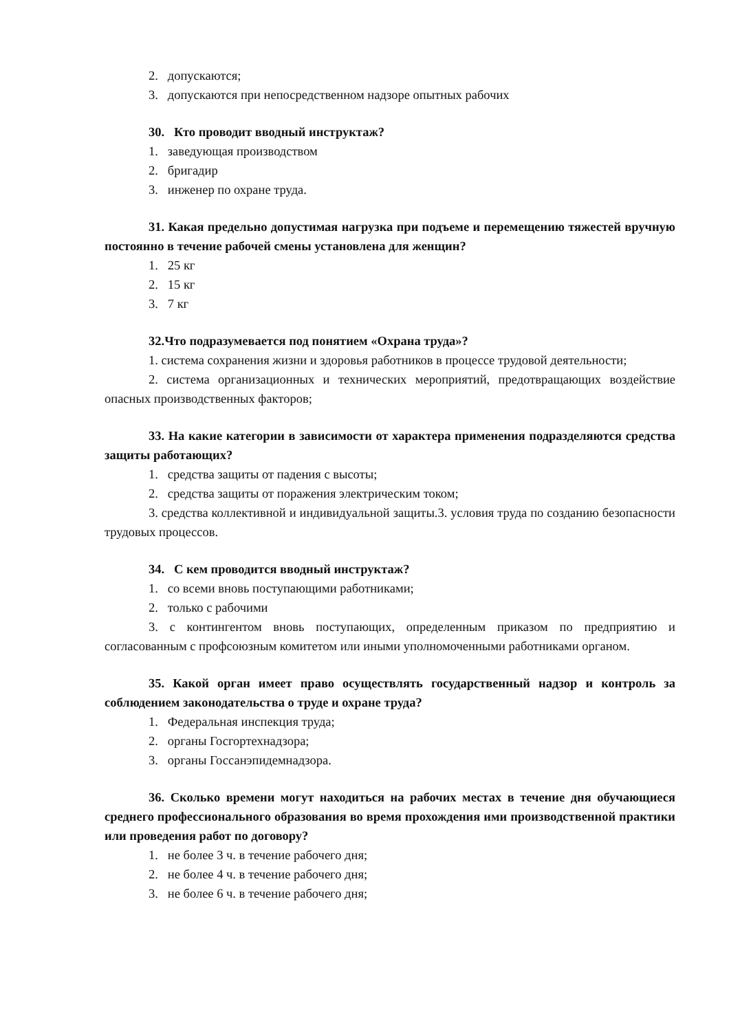2. допускаются;
3. допускаются при непосредственном надзоре опытных рабочих
30. Кто проводит вводный инструктаж?
1. заведующая производством
2. бригадир
3. инженер по охране труда.
31. Какая предельно допустимая нагрузка при подъеме и перемещению тяжестей вручную постоянно в течение рабочей смены установлена для женщин?
1. 25 кг
2. 15 кг
3. 7 кг
32.Что подразумевается под понятием «Охрана труда»?
1. система сохранения жизни и здоровья работников в процессе трудовой деятельности;
2. система организационных и технических мероприятий, предотвращающих воздействие опасных производственных факторов;
33. На какие категории в зависимости от характера применения подразделяются средства защиты работающих?
1. средства защиты от падения с высоты;
2. средства защиты от поражения электрическим током;
3. средства коллективной и индивидуальной защиты.3. условия труда по созданию безопасности трудовых процессов.
34. С кем проводится вводный инструктаж?
1. со всеми вновь поступающими работниками;
2. только с рабочими
3. с контингентом вновь поступающих, определенным приказом по предприятию и согласованным с профсоюзным комитетом или иными уполномоченными работниками органом.
35. Какой орган имеет право осуществлять государственный надзор и контроль за соблюдением законодательства о труде и охране труда?
1. Федеральная инспекция труда;
2. органы Госгортехнадзора;
3. органы Госсанэпидемнадзора.
36. Сколько времени могут находиться на рабочих местах в течение дня обучающиеся среднего профессионального образования во время прохождения ими производственной практики или проведения работ по договору?
1. не более 3 ч. в течение рабочего дня;
2. не более 4 ч. в течение рабочего дня;
3. не более 6 ч. в течение рабочего дня;